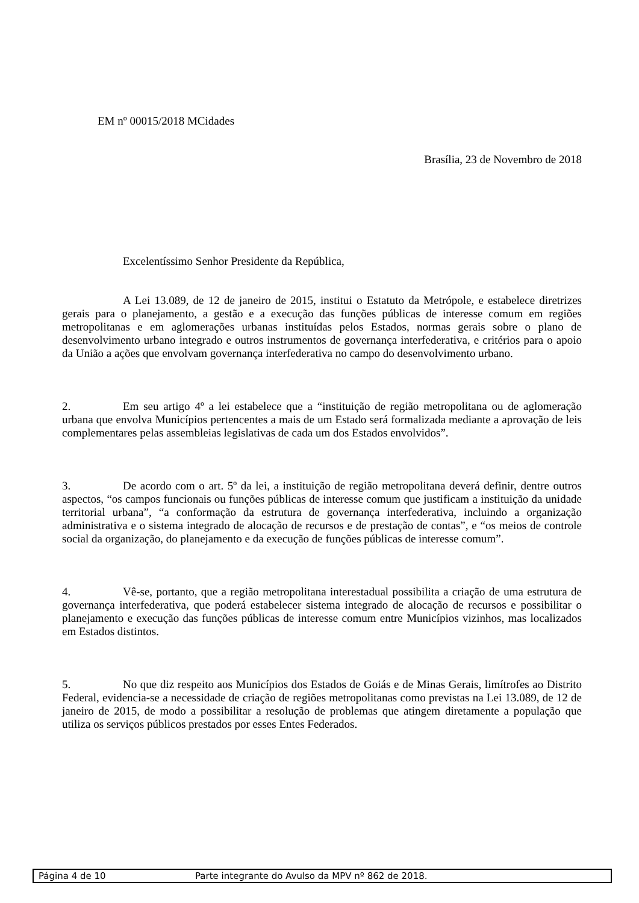EM nº 00015/2018 MCidades
Brasília, 23 de Novembro de 2018
Excelentíssimo Senhor Presidente da República,
A Lei 13.089, de 12 de janeiro de 2015, institui o Estatuto da Metrópole, e estabelece diretrizes gerais para o planejamento, a gestão e a execução das funções públicas de interesse comum em regiões metropolitanas e em aglomerações urbanas instituídas pelos Estados, normas gerais sobre o plano de desenvolvimento urbano integrado e outros instrumentos de governança interfederativa, e critérios para o apoio da União a ações que envolvam governança interfederativa no campo do desenvolvimento urbano.
2. Em seu artigo 4º a lei estabelece que a “instituição de região metropolitana ou de aglomeração urbana que envolva Municípios pertencentes a mais de um Estado será formalizada mediante a aprovação de leis complementares pelas assembleias legislativas de cada um dos Estados envolvidos”.
3. De acordo com o art. 5º da lei, a instituição de região metropolitana deverá definir, dentre outros aspectos, “os campos funcionais ou funções públicas de interesse comum que justificam a instituição da unidade territorial urbana”, “a conformação da estrutura de governança interfederativa, incluindo a organização administrativa e o sistema integrado de alocação de recursos e de prestação de contas”, e “os meios de controle social da organização, do planejamento e da execução de funções públicas de interesse comum”.
4. Vê-se, portanto, que a região metropolitana interestadual possibilita a criação de uma estrutura de governança interfederativa, que poderá estabelecer sistema integrado de alocação de recursos e possibilitar o planejamento e execução das funções públicas de interesse comum entre Municípios vizinhos, mas localizados em Estados distintos.
5. No que diz respeito aos Municípios dos Estados de Goiás e de Minas Gerais, limítrofes ao Distrito Federal, evidencia-se a necessidade de criação de regiões metropolitanas como previstas na Lei 13.089, de 12 de janeiro de 2015, de modo a possibilitar a resolução de problemas que atingem diretamente a população que utiliza os serviços públicos prestados por esses Entes Federados.
Página 4 de 10 Parte integrante do Avulso da MPV nº 862 de 2018.